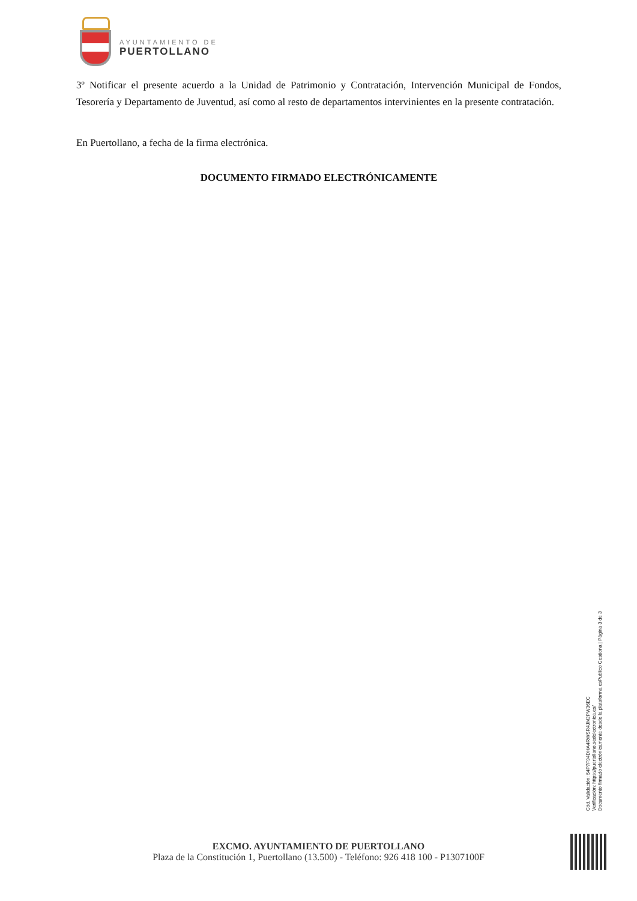AYUNTAMIENTO DE
PUERTOLLANO
3º Notificar el presente acuerdo a la Unidad de Patrimonio y Contratación, Intervención Municipal de Fondos, Tesorería y Departamento de Juventud, así como al resto de departamentos intervinientes en la presente contratación.
En Puertollano, a fecha de la firma electrónica.
DOCUMENTO FIRMADO ELECTRÓNICAMENTE
Cód. Validación: 54P7F94DHA4RWSR4JM2PW36EC
Verificación: https://puertollano.sedelectronica.es/
Documento firmado electrónicamente desde la plataforma esPublico Gestiona | Página 3 de 3
EXCMO. AYUNTAMIENTO DE PUERTOLLANO
Plaza de la Constitución 1, Puertollano (13.500) - Teléfono: 926 418 100 - P1307100F